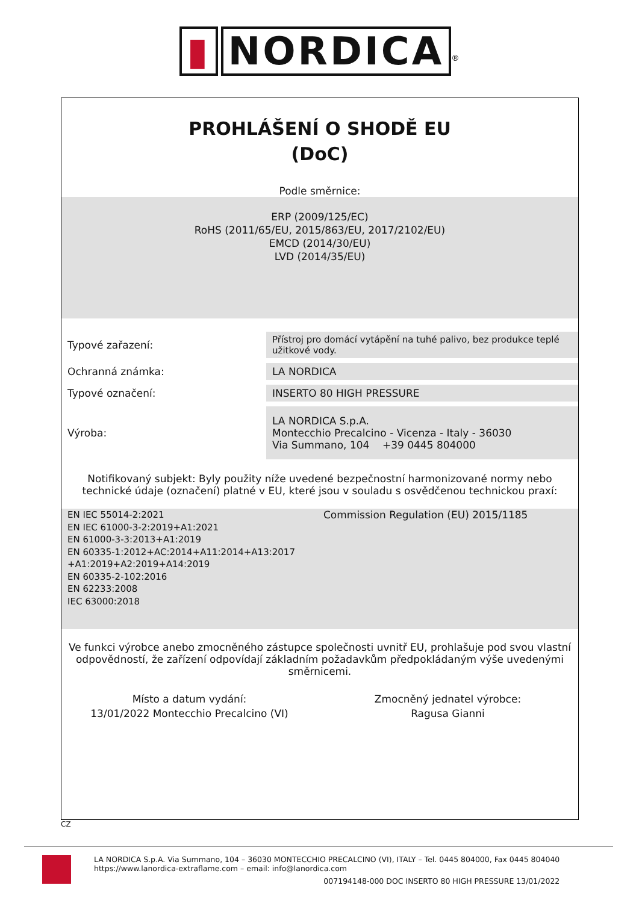▮ NORDICA<sup>®</sup>
PROHLÁŠENÍ O SHODĚ EU
(DoC)
Podle směrnice:
ERP (2009/125/EC)
RoHS (2011/65/EU, 2015/863/EU, 2017/2102/EU)
EMCD (2014/30/EU)
LVD (2014/35/EU)
| Typové zařazení: | Přístroj pro domácí vytápění na tuhé palivo, bez produkce teplé užitkové vody. |
| Ochranná známka: | LA NORDICA |
| Typové označení: | INSERTO 80 HIGH PRESSURE |
| Výroba: | LA NORDICA S.p.A. Montecchio Precalcino - Vicenza - Italy - 36030 Via Summano, 104 +39 0445 804000 |
Notifikovaný subjekt: Byly použity níže uvedené bezpečnostní harmonizované normy nebo technické údaje (označení) platné v EU, které jsou v souladu s osvědčenou technickou praxí:
EN IEC 55014-2:2021
EN IEC 61000-3-2:2019+A1:2021
EN 61000-3-3:2013+A1:2019
EN 60335-1:2012+AC:2014+A11:2014+A13:2017
+A1:2019+A2:2019+A14:2019
EN 60335-2-102:2016
EN 62233:2008
IEC 63000:2018
Commission Regulation (EU) 2015/1185
Ve funkci výrobce anebo zmocněného zástupce společnosti uvnitř EU, prohlašuje pod svou vlastní odpovědností, že zařízení odpovídají základním požadavkům předpokládaným výše uvedenými směrnicemi.
Místo a datum vydání:
13/01/2022 Montecchio Precalcino (VI)
Zmocněný jednatel výrobce:
Ragusa Gianni
CZ
LA NORDICA S.p.A. Via Summano, 104 – 36030 MONTECCHIO PRECALCINO (VI), ITALY – Tel. 0445 804000, Fax 0445 804040
https://www.lanordica-extraflame.com – email: info@lanordica.com
007194148-000 DOC INSERTO 80 HIGH PRESSURE 13/01/2022